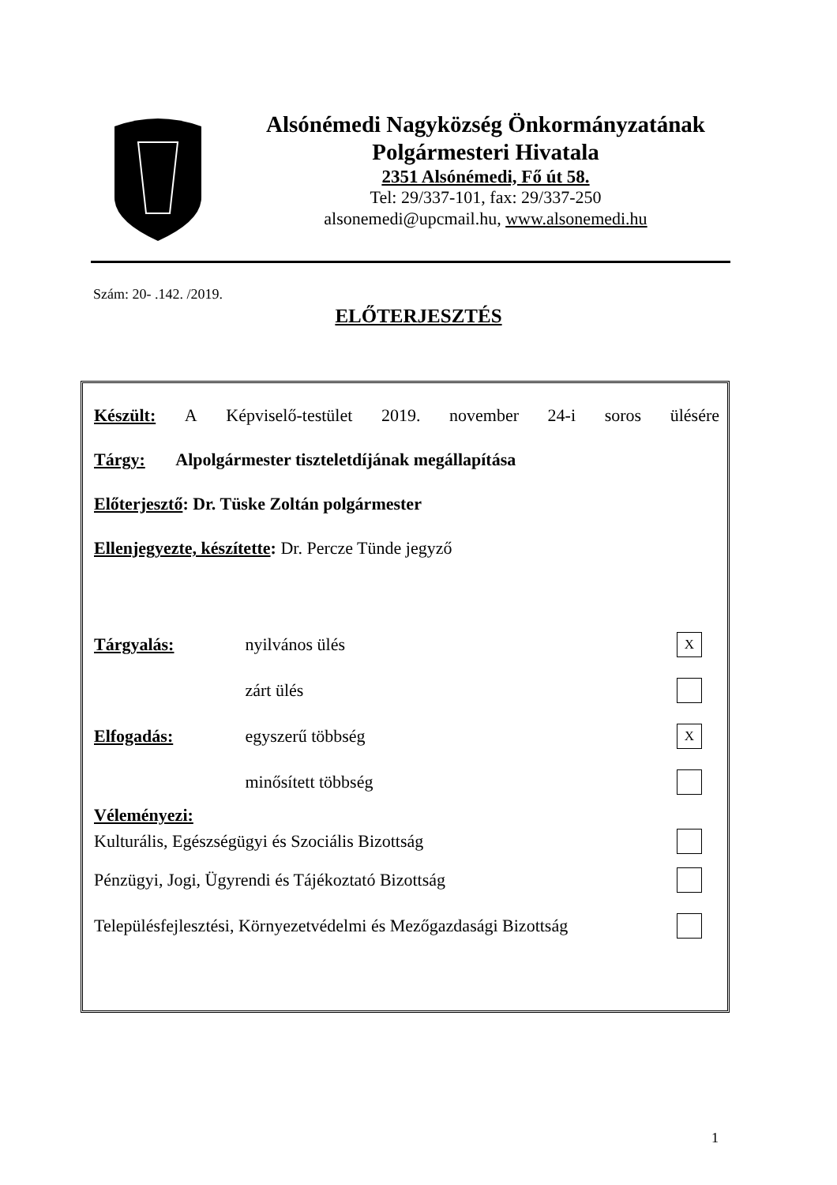Alsónémedi Nagyközség Önkormányzatának
Polgármesteri Hivatala
2351 Alsónémedi, Fő út 58.
Tel: 29/337-101, fax: 29/337-250
alsonemedi@upcmail.hu, www.alsonemedi.hu
Szám: 20- .142. /2019.
ELŐTERJESZTÉS
Készült: A Képviselő-testület 2019. november 24-i soros ülésére
Tárgy: Alpolgármester tiszteletdíjának megállapítása
Előterjesztő: Dr. Tüske Zoltán polgármester
Ellenjegyezte, készítette: Dr. Percze Tünde jegyző
Tárgyalás: nyilvános ülés X
zárt ülés
Elfogadás: egyszerű többség X
minősített többség
Véleményezi:
Kulturális, Egészségügyi és Szociális Bizottság
Pénzügyi, Jogi, Ügyrendi és Tájékoztató Bizottság
Településfejlesztési, Környezetvédelmi és Mezőgazdasági Bizottság
1